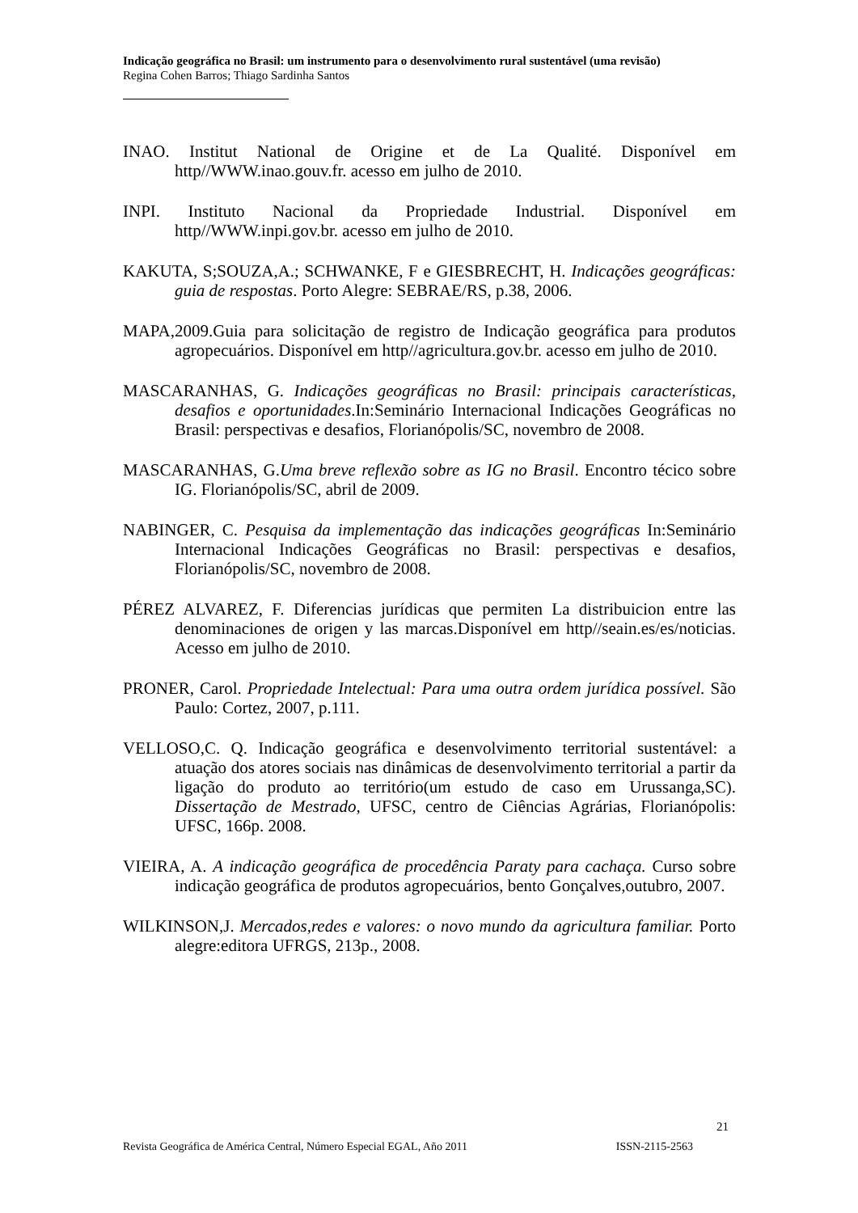Indicação geográfica no Brasil: um instrumento para o desenvolvimento rural sustentável (uma revisão)
Regina Cohen Barros; Thiago Sardinha Santos
INAO. Institut National de Origine et de La Qualité. Disponível em http//WWW.inao.gouv.fr. acesso em julho de 2010.
INPI. Instituto Nacional da Propriedade Industrial. Disponível em http//WWW.inpi.gov.br. acesso em julho de 2010.
KAKUTA, S;SOUZA,A.; SCHWANKE, F e GIESBRECHT, H. Indicações geográficas: guia de respostas. Porto Alegre: SEBRAE/RS, p.38, 2006.
MAPA,2009.Guia para solicitação de registro de Indicação geográfica para produtos agropecuários. Disponível em http//agricultura.gov.br. acesso em julho de 2010.
MASCARANHAS, G. Indicações geográficas no Brasil: principais características, desafios e oportunidades.In:Seminário Internacional Indicações Geográficas no Brasil: perspectivas e desafios, Florianópolis/SC, novembro de 2008.
MASCARANHAS, G.Uma breve reflexão sobre as IG no Brasil. Encontro técico sobre IG. Florianópolis/SC, abril de 2009.
NABINGER, C. Pesquisa da implementação das indicações geográficas In:Seminário Internacional Indicações Geográficas no Brasil: perspectivas e desafios, Florianópolis/SC, novembro de 2008.
PÉREZ ALVAREZ, F. Diferencias jurídicas que permiten La distribuicion entre las denominaciones de origen y las marcas.Disponível em http//seain.es/es/noticias. Acesso em julho de 2010.
PRONER, Carol. Propriedade Intelectual: Para uma outra ordem jurídica possível. São Paulo: Cortez, 2007, p.111.
VELLOSO,C. Q. Indicação geográfica e desenvolvimento territorial sustentável: a atuação dos atores sociais nas dinâmicas de desenvolvimento territorial a partir da ligação do produto ao território(um estudo de caso em Urussanga,SC). Dissertação de Mestrado, UFSC, centro de Ciências Agrárias, Florianópolis: UFSC, 166p. 2008.
VIEIRA, A. A indicação geográfica de procedência Paraty para cachaça. Curso sobre indicação geográfica de produtos agropecuários, bento Gonçalves,outubro, 2007.
WILKINSON,J. Mercados,redes e valores: o novo mundo da agricultura familiar. Porto alegre:editora UFRGS, 213p., 2008.
21
Revista Geográfica de América Central, Número Especial EGAL, Año 2011 ISSN-2115-2563